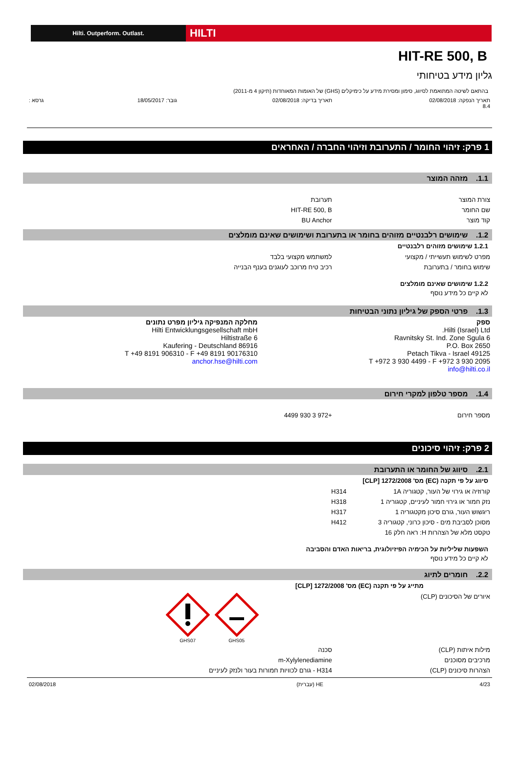Hilti. Outperform. Outlast.
HILTI
HIT-RE 500, B
גליון מידע בטיחותי
בהתאם לשיטה המתואמת לסיווג, סימון ומסירת מידע על כימיקלים (GHS) של האומות המאוחדות (תיקון 4 מ-2011)
| תאריך הנפקה: 02/08/2018 8.4 | תאריך בדיקה: 02/08/2018 | גובר: 18/05/2017 | גרסא : |
1 פרק: זיהוי החומר / התערובת וזיהוי החברה / האחראים
1.1. מזהה המוצר
| צורת המוצר | תערובת |
| שם החומר | HIT-RE 500, B |
| קוד מוצר | BU Anchor |
1.2. שימושים רלבנטיים מזוהים בחומר או בתערובת ושימושים שאינם מומלצים
1.2.1 שימושים מזוהים רלבנטיים
| מפרט לשימוש תעשייתי / מקצועי | למשתמש מקצועי בלבד |
| שימוש בחומר / בתערובת | רכיב טיח מרוכב לעוגנים בענף הבנייה |
1.2.2 שימושים שאינם מומלצים
לא קיים כל מידע נוסף
1.3. פרטי הספק של גיליון נתוני הבטיחות
| ספק Hilti (Israel) Ltd. 6 Ravnitsky St. Ind. Zone Sgula P.O. Box 2650 49125 Petach Tikva - Israel T +972 3 930 4499 - F +972 3 930 2095 info@hilti.co.il | מחלקה המנפיקה גיליון מפרט נתונים Hilti Entwicklungsgesellschaft mbH Hiltistraße 6 86916 Kaufering - Deutschland T +49 8191 906310 - F +49 8191 90176310 anchor.hse@hilti.com |
1.4. מספר טלפון למקרי חירום
| מספר חירום | +972 3 930 4499 |
2 פרק: זיהוי סיכונים
2.1. סיווג של החומר או התערובת
סיווג על פי תקנה (EC) מס' 1272/2008 [CLP]
| קורוזיה או גירוי של העור, קטגוריה 1A | H314 |
| נזק חמור או גירוי חמור לעיניים, קטגוריה 1 | H318 |
| ריגשוש העור, גורם סיכון מקטגוריה 1 | H317 |
| מסוכן לסביבת מים - סיכון כרוני, קטגוריה 3 | H412 |
| טקסט מלא של הצהרות H: ראה חלק 16 | |
השפעות שליליות על הכימיה הפיזיולוגית, בריאות האדם והסביבה
לא קיים כל מידע נוסף
2.2. חומרים לתיוג
מתייג על פי תקנה (EC) מס' 1272/2008 [CLP]
| איורים של הסיכונים (CLP) | GHS05 GHS07 |
| מילות איתות (CLP) | סכנה |
| מרכיבים מסוכנים | m-Xylylenediamine |
| הצהרות סיכונים (CLP) | H314 - גורם לכוויות חמורות בעור ולנזק לעיניים |
| 4/23 | HE (עברית) | 02/08/2018 |